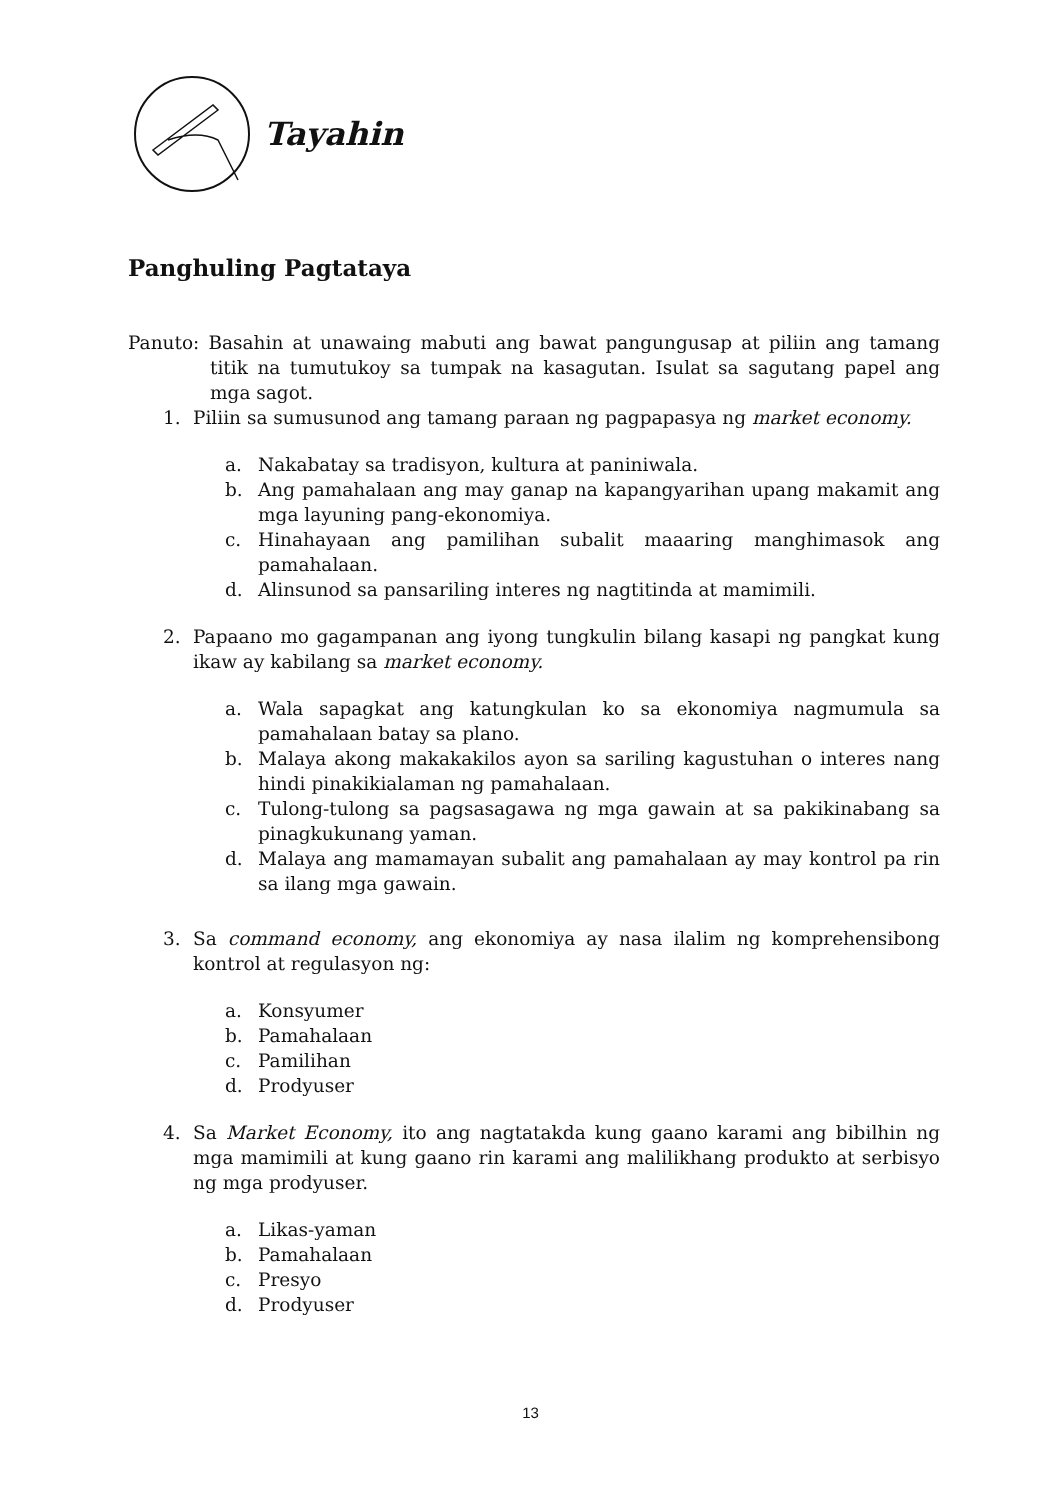Tayahin
Panghuling Pagtataya
Panuto: Basahin at unawaing mabuti ang bawat pangungusap at piliin ang tamang titik na tumutukoy sa tumpak na kasagutan. Isulat sa sagutang papel ang mga sagot.
1. Piliin sa sumusunod ang tamang paraan ng pagpapasya ng market economy.
a. Nakabatay sa tradisyon, kultura at paniniwala.
b. Ang pamahalaan ang may ganap na kapangyarihan upang makamit ang mga layuning pang-ekonomiya.
c. Hinahayaan ang pamilihan subalit maaaring manghimasok ang pamahalaan.
d. Alinsunod sa pansariling interes ng nagtitinda at mamimili.
2. Papaano mo gagampanan ang iyong tungkulin bilang kasapi ng pangkat kung ikaw ay kabilang sa market economy.
a. Wala sapagkat ang katungkulan ko sa ekonomiya nagmumula sa pamahalaan batay sa plano.
b. Malaya akong makakakilos ayon sa sariling kagustuhan o interes nang hindi pinakikialaman ng pamahalaan.
c. Tulong-tulong sa pagsasagawa ng mga gawain at sa pakikinabang sa pinagkukunang yaman.
d. Malaya ang mamamayan subalit ang pamahalaan ay may kontrol pa rin sa ilang mga gawain.
3. Sa command economy, ang ekonomiya ay nasa ilalim ng komprehensibong kontrol at regulasyon ng:
a. Konsyumer
b. Pamahalaan
c. Pamilihan
d. Prodyuser
4. Sa Market Economy, ito ang nagtatakda kung gaano karami ang bibilhin ng mga mamimili at kung gaano rin karami ang malilikhang produkto at serbisyo ng mga prodyuser.
a. Likas-yaman
b. Pamahalaan
c. Presyo
d. Prodyuser
13